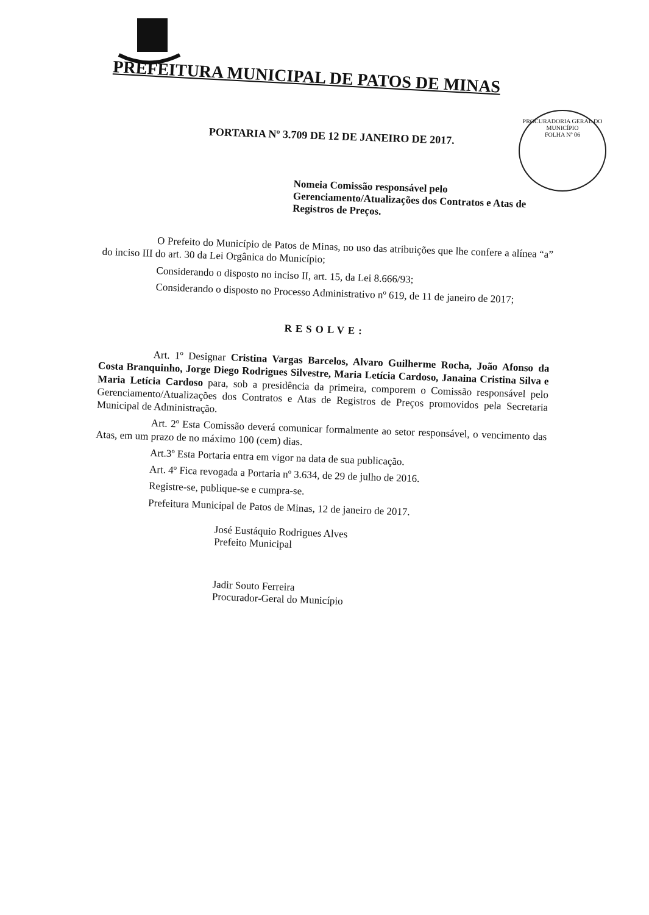PREFEITURA MUNICIPAL DE PATOS DE MINAS
PROCURADORIA GERAL DO MUNICÍPIO
FOLHA Nº 06
PORTARIA Nº 3.709 DE 12 DE JANEIRO DE 2017.
Nomeia Comissão responsável pelo Gerenciamento/Atualizações dos Contratos e Atas de Registros de Preços.
O Prefeito do Município de Patos de Minas, no uso das atribuições que lhe confere a alínea “a” do inciso III do art. 30 da Lei Orgânica do Município;
Considerando o disposto no inciso II, art. 15, da Lei 8.666/93;
Considerando o disposto no Processo Administrativo nº 619, de 11 de janeiro de 2017;
RESOLVE:
Art. 1º Designar Cristina Vargas Barcelos, Alvaro Guilherme Rocha, João Afonso da Costa Branquinho, Jorge Diego Rodrigues Silvestre, Maria Letícia Cardoso, Janaina Cristina Silva e Maria Letícia Cardoso para, sob a presidência da primeira, comporem o Comissão responsável pelo Gerenciamento/Atualizações dos Contratos e Atas de Registros de Preços promovidos pela Secretaria Municipal de Administração.
Art. 2º Esta Comissão deverá comunicar formalmente ao setor responsável, o vencimento das Atas, em um prazo de no máximo 100 (cem) dias.
Art.3º Esta Portaria entra em vigor na data de sua publicação.
Art. 4º Fica revogada a Portaria nº 3.634, de 29 de julho de 2016.
Registre-se, publique-se e cumpra-se.
Prefeitura Municipal de Patos de Minas, 12 de janeiro de 2017.
José Eustáquio Rodrigues Alves
Prefeito Municipal
Jadir Souto Ferreira
Procurador-Geral do Município